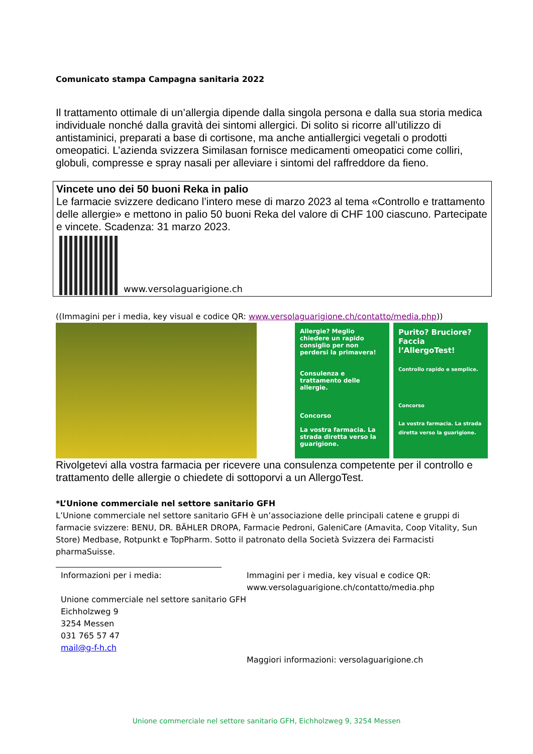Comunicato stampa Campagna sanitaria 2022
Il trattamento ottimale di un’allergia dipende dalla singola persona e dalla sua storia medica individuale nonché dalla gravità dei sintomi allergici. Di solito si ricorre all’utilizzo di antistaminici, preparati a base di cortisone, ma anche antiallergici vegetali o prodotti omeopatici. L’azienda svizzera Similasan fornisce medicamenti omeopatici come colliri, globuli, compresse e spray nasali per alleviare i sintomi del raffreddore da fieno.
Vincete uno dei 50 buoni Reka in palio
Le farmacie svizzere dedicano l’intero mese di marzo 2023 al tema «Controllo e trattamento delle allergie» e mettono in palio 50 buoni Reka del valore di CHF 100 ciascuno. Partecipate e vincete. Scadenza: 31 marzo 2023.
www.versolaguarigione.ch
((Immagini per i media, key visual e codice QR: www.versolaguarigione.ch/contatto/media.php))
Allergie? Meglio chiedere un rapido consiglio per non perdersi la primavera!
Consulenza e trattamento delle allergie.
Concorso
La vostra farmacia. La strada diretta verso la guarigione.
Purito? Bruciore? Faccia l’AllergoTest!
Controllo rapido e semplice.
Concorso
La vostra farmacia. La strada diretta verso la guarigione.
Rivolgetevi alla vostra farmacia per ricevere una consulenza competente per il controllo e trattamento delle allergie o chiedete di sottoporvi a un AllergoTest.
*L’Unione commerciale nel settore sanitario GFH
L’Unione commerciale nel settore sanitario GFH è un’associazione delle principali catene e gruppi di farmacie svizzere: BENU, DR. BÄHLER DROPA, Farmacie Pedroni, GaleniCare (Amavita, Coop Vitality, Sun Store) Medbase, Rotpunkt e TopPharm. Sotto il patronato della Società Svizzera dei Farmacisti pharmaSuisse.
Informazioni per i media:
Unione commerciale nel settore sanitario GFH
Eichholzweg 9
3254 Messen
031 765 57 47
mail@g-f-h.ch
Immagini per i media, key visual e codice QR:
www.versolaguarigione.ch/contatto/media.php
Maggiori informazioni: versolaguarigione.ch
Unione commerciale nel settore sanitario GFH, Eichholzweg 9, 3254 Messen